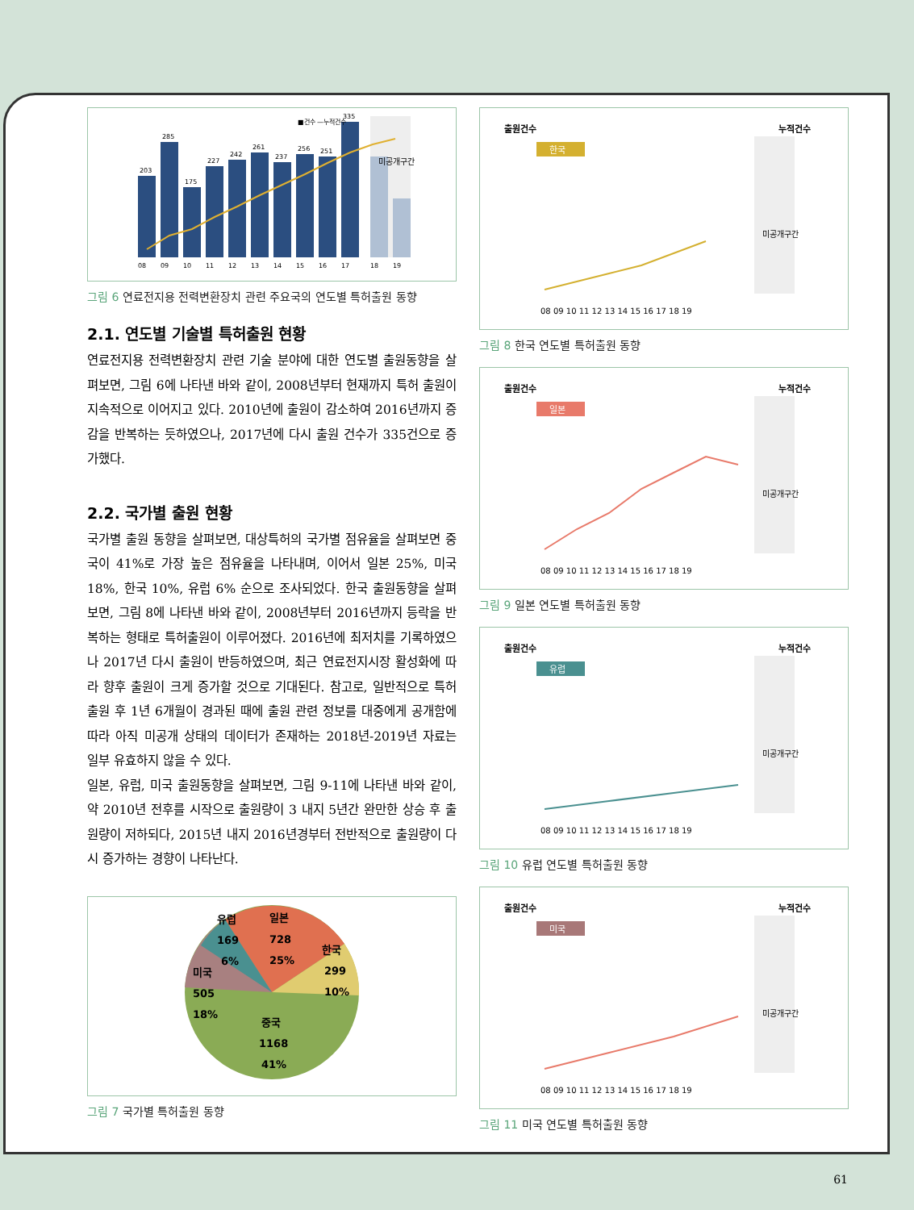미공개구간
08
09
10
11
12
13
14
15
16
17
18
19
203
285
175
227
242
261
237
256
251
335
■건수 —누적건수
그림 6 연료전지용 전력변환장치 관련 주요국의 연도별 특허출원 동향
2.1. 연도별 기술별 특허출원 현황
연료전지용 전력변환장치 관련 기술 분야에 대한 연도별 출원동향을 살펴보면, 그림 6에 나타낸 바와 같이, 2008년부터 현재까지 특허 출원이 지속적으로 이어지고 있다. 2010년에 출원이 감소하여 2016년까지 증감을 반복하는 듯하였으나, 2017년에 다시 출원 건수가 335건으로 증가했다.
2.2. 국가별 출원 현황
국가별 출원 동향을 살펴보면, 대상특허의 국가별 점유율을 살펴보면 중국이 41%로 가장 높은 점유율을 나타내며, 이어서 일본 25%, 미국 18%, 한국 10%, 유럽 6% 순으로 조사되었다. 한국 출원동향을 살펴보면, 그림 8에 나타낸 바와 같이, 2008년부터 2016년까지 등락을 반복하는 형태로 특허출원이 이루어졌다. 2016년에 최저치를 기록하였으나 2017년 다시 출원이 반등하였으며, 최근 연료전지시장 활성화에 따라 향후 출원이 크게 증가할 것으로 기대된다. 참고로, 일반적으로 특허출원 후 1년 6개월이 경과된 때에 출원 관련 정보를 대중에게 공개함에 따라 아직 미공개 상태의 데이터가 존재하는 2018년-2019년 자료는 일부 유효하지 않을 수 있다.
일본, 유럽, 미국 출원동향을 살펴보면, 그림 9-11에 나타낸 바와 같이, 약 2010년 전후를 시작으로 출원량이 3 내지 5년간 완만한 상승 후 출원량이 저하되다, 2015년 내지 2016년경부터 전반적으로 출원량이 다시 증가하는 경향이 나타난다.
유럽
169
6%
일본
728
25%
한국
299
10%
미국
505
18%
중국
1168
41%
그림 7 국가별 특허출원 동향
출원건수
누적건수
한국
미공개구간
08 09 10 11 12 13 14 15 16 17 18 19
그림 8 한국 연도별 특허출원 동향
출원건수
누적건수
일본
미공개구간
08 09 10 11 12 13 14 15 16 17 18 19
그림 9 일본 연도별 특허출원 동향
출원건수
누적건수
유럽
미공개구간
08 09 10 11 12 13 14 15 16 17 18 19
그림 10 유럽 연도별 특허출원 동향
출원건수
누적건수
미국
미공개구간
08 09 10 11 12 13 14 15 16 17 18 19
그림 11 미국 연도별 특허출원 동향
61